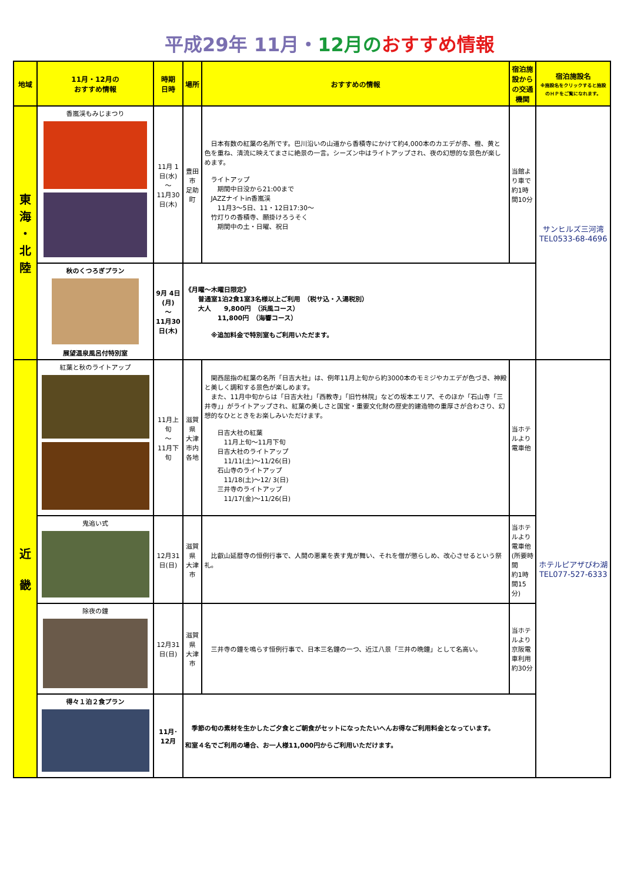平成29年 11月・12月の おすすめ情報
| 地域 | 11月・12月の おすすめ情報 | 時期 日時 | 場所 | おすすめの情報 | 宿泊施設から の交通機関 | 宿泊施設名 ※施設名をクリックすると施設のＨＰをご覧になれます。 |
| --- | --- | --- | --- | --- | --- | --- |
| 東 海 ・ 北 陸 | 香嵐渓もみじまつり | 11月 1日(水) ～ 11月30日(木) | 豊田市 足助町 | 日本有数の紅葉の名所です。巴川沿いの山道から香積寺にかけて約4,000本のカエデが赤、橙、黄と色を重ね、清流に映えてまさに絶景の一言。シーズン中はライトアップされ、夜の幻想的な景色が楽しめます。 ライトアップ 期間中日没から21:00まで JAZZナイトin香嵐渓 11月3～5日、11・12日17:30～ 竹灯りの香積寺、願掛けろうそく 期間中の土・日曜、祝日 | 当館より車で 約1時間10分 | サンヒルズ三河湾 TEL0533-68-4696 |
| | 秋のくつろぎプラン 展望温泉風呂付特別室 | 9月 4日(月) ～ 11月30日(木) | 《月曜～木曜日限定》 普通室1泊2食1室3名様以上ご利用 （税サ込・入湯税別） 大人 9,800円 （浜風コース） 11,800円 （海響コース） ※追加料金で特別室もご利用いただます。 | | | |
| 近 畿 | 紅葉と秋のライトアップ | 11月上旬 ～ 11月下旬 | 滋賀県 大津市内 各地 | 関西屈指の紅葉の名所「日吉大社」は、例年11月上旬から約3000本のモミジやカエデが色づき、神殿と美しく調和する景色が楽しめます。 また、11月中旬からは「日吉大社」「西教寺」「旧竹林院」などの坂本エリア、そのほか「石山寺「三井寺」」がライトアップされ、紅葉の美しさと国宝・重要文化財の歴史的建造物の重厚さが合わさり、幻想的なひとときをお楽しみいただけます。 日吉大社の紅葉 11月上旬～11月下旬 日吉大社のライトアップ 11/11(土)～11/26(日) 石山寺のライトアップ 11/18(土)～12/ 3(日) 三井寺のライトアップ 11/17(金)～11/26(日) | 当ホテルより 電車他 | ホテルピアザびわ湖 TEL077-527-6333 |
| | 鬼追い式 | 12月31日(日) | 滋賀県 大津市 | 比叡山延暦寺の恒例行事で、人間の悪業を表す鬼が舞い、それを僧が懲らしめ、改心させるという祭礼。 | 当ホテルより 電車他 (所要時間 約1時間15分) | |
| | 除夜の鐘 | 12月31日(日) | 滋賀県 大津市 | 三井寺の鐘を鳴らす恒例行事で、日本三名鐘の一つ、近江八景「三井の晩鐘」として名高い。 | 当ホテルより 京阪電車利用 約30分 | |
| | 得々１泊２食プラン | 11月･12月 | 季節の旬の素材を生かしたご夕食とご朝食がセットになったたいへんお得なご利用料金となっています。 和室４名でご利用の場合、お一人様11,000円からご利用いただけます。 | | | |